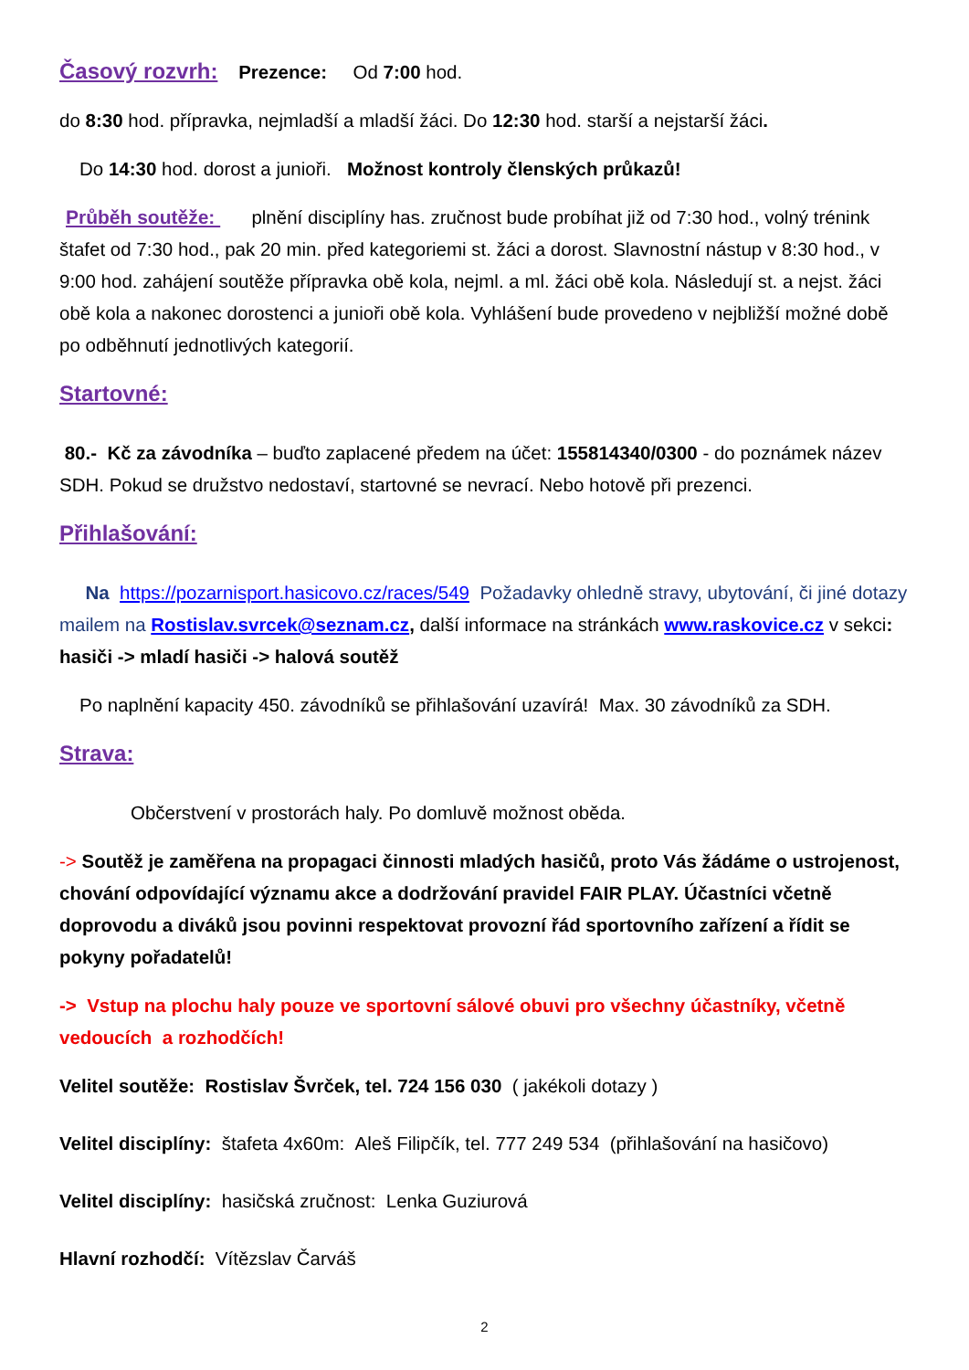Časový rozvrh: Prezence: Od 7:00 hod.
do 8:30 hod. přípravka, nejmladší a mladší žáci. Do 12:30 hod. starší a nejstarší žáci.
Do 14:30 hod. dorost a junioři. Možnost kontroly členských průkazů!
Průběh soutěže: plnění disciplíny has. zručnost bude probíhat již od 7:30 hod., volný trénink štafet od 7:30 hod., pak 20 min. před kategoriemi st. žáci a dorost. Slavnostní nástup v 8:30 hod., v 9:00 hod. zahájení soutěže přípravka obě kola, nejml. a ml. žáci obě kola. Následují st. a nejst. žáci obě kola a nakonec dorostenci a junioři obě kola. Vyhlášení bude provedeno v nejbližší možné době po odběhnutí jednotlivých kategorií.
Startovné:
80.- Kč za závodníka – buďto zaplacené předem na účet: 155814340/0300 - do poznámek název SDH. Pokud se družstvo nedostaví, startovné se nevrací. Nebo hotově při prezenci.
Přihlašování:
Na https://pozarnisport.hasicovo.cz/races/549 Požadavky ohledně stravy, ubytování, či jiné dotazy mailem na Rostislav.svrcek@seznam.cz, další informace na stránkách www.raskovice.cz v sekci: hasiči -> mladí hasiči -> halová soutěž
Po naplnění kapacity 450. závodníků se přihlašování uzavírá! Max. 30 závodníků za SDH.
Strava:
Občerstvení v prostorách haly. Po domluvě možnost oběda.
-> Soutěž je zaměřena na propagaci činnosti mladých hasičů, proto Vás žádáme o ustrojenost, chování odpovídající významu akce a dodržování pravidel FAIR PLAY. Účastníci včetně doprovodu a diváků jsou povinni respektovat provozní řád sportovního zařízení a řídit se pokyny pořadatelů!
-> Vstup na plochu haly pouze ve sportovní sálové obuvi pro všechny účastníky, včetně vedoucích a rozhodčích!
Velitel soutěže: Rostislav Švrček, tel. 724 156 030 ( jakékoli dotazy )
Velitel disciplíny: štafeta 4x60m: Aleš Filipčík, tel. 777 249 534 (přihlašování na hasičovo)
Velitel disciplíny: hasičská zručnost: Lenka Guziurová
Hlavní rozhodčí: Vítězslav Čarváš
2